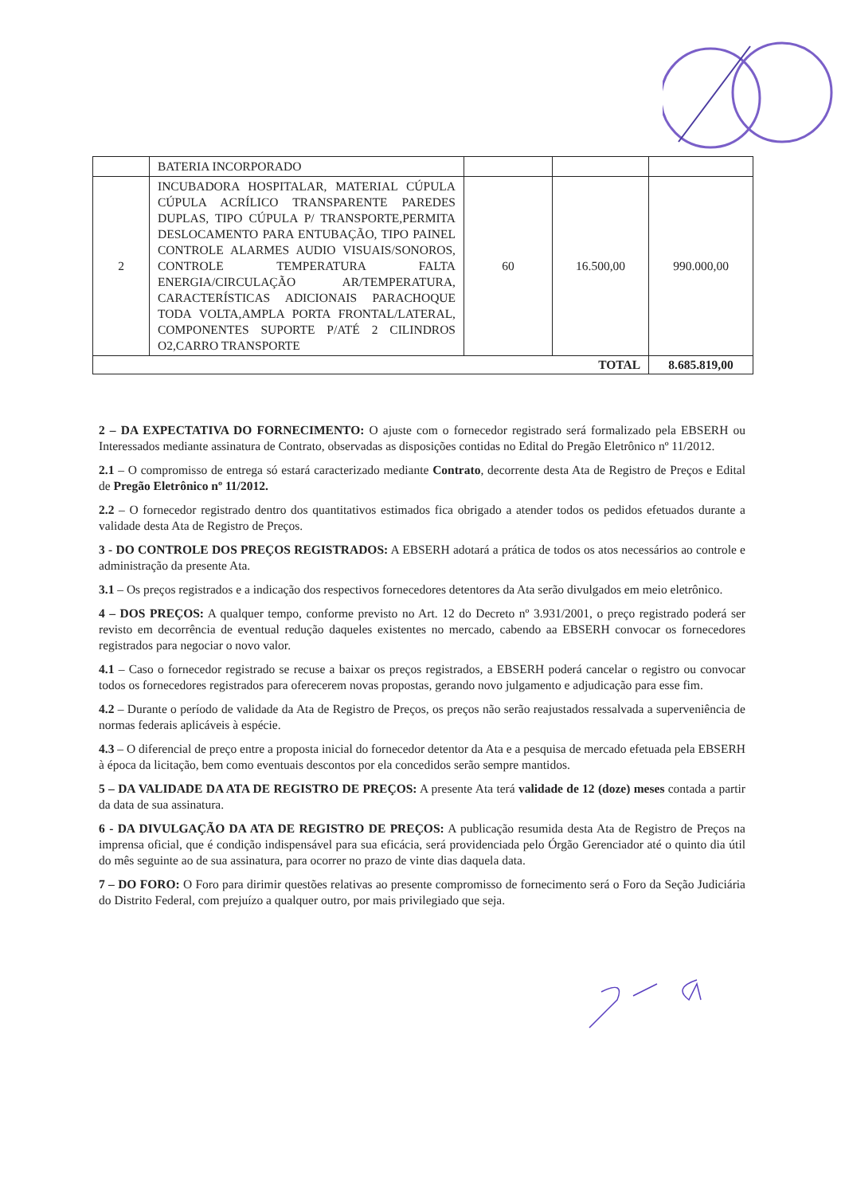| | BATERIA INCORPORADO | | | |
| 2 | INCUBADORA HOSPITALAR, MATERIAL CÚPULA CÚPULA ACRÍLICO TRANSPARENTE PAREDES DUPLAS, TIPO CÚPULA P/ TRANSPORTE,PERMITA DESLOCAMENTO PARA ENTUBAÇÃO, TIPO PAINEL CONTROLE ALARMES AUDIO VISUAIS/SONOROS, CONTROLE TEMPERATURA FALTA ENERGIA/CIRCULAÇÃO AR/TEMPERATURA, CARACTERÍSTICAS ADICIONAIS PARACHOQUE TODA VOLTA,AMPLA PORTA FRONTAL/LATERAL, COMPONENTES SUPORTE P/ATÉ 2 CILINDROS O2,CARRO TRANSPORTE | 60 | 16.500,00 | 990.000,00 |
| TOTAL | | | | 8.685.819,00 |
2 – DA EXPECTATIVA DO FORNECIMENTO: O ajuste com o fornecedor registrado será formalizado pela EBSERH ou Interessados mediante assinatura de Contrato, observadas as disposições contidas no Edital do Pregão Eletrônico nº 11/2012.
2.1 – O compromisso de entrega só estará caracterizado mediante Contrato, decorrente desta Ata de Registro de Preços e Edital de Pregão Eletrônico nº 11/2012.
2.2 – O fornecedor registrado dentro dos quantitativos estimados fica obrigado a atender todos os pedidos efetuados durante a validade desta Ata de Registro de Preços.
3 - DO CONTROLE DOS PREÇOS REGISTRADOS: A EBSERH adotará a prática de todos os atos necessários ao controle e administração da presente Ata.
3.1 – Os preços registrados e a indicação dos respectivos fornecedores detentores da Ata serão divulgados em meio eletrônico.
4 – DOS PREÇOS: A qualquer tempo, conforme previsto no Art. 12 do Decreto nº 3.931/2001, o preço registrado poderá ser revisto em decorrência de eventual redução daqueles existentes no mercado, cabendo aa EBSERH convocar os fornecedores registrados para negociar o novo valor.
4.1 – Caso o fornecedor registrado se recuse a baixar os preços registrados, a EBSERH poderá cancelar o registro ou convocar todos os fornecedores registrados para oferecerem novas propostas, gerando novo julgamento e adjudicação para esse fim.
4.2 – Durante o período de validade da Ata de Registro de Preços, os preços não serão reajustados ressalvada a superveniência de normas federais aplicáveis à espécie.
4.3 – O diferencial de preço entre a proposta inicial do fornecedor detentor da Ata e a pesquisa de mercado efetuada pela EBSERH à época da licitação, bem como eventuais descontos por ela concedidos serão sempre mantidos.
5 – DA VALIDADE DA ATA DE REGISTRO DE PREÇOS: A presente Ata terá validade de 12 (doze) meses contada a partir da data de sua assinatura.
6 - DA DIVULGAÇÃO DA ATA DE REGISTRO DE PREÇOS: A publicação resumida desta Ata de Registro de Preços na imprensa oficial, que é condição indispensável para sua eficácia, será providenciada pelo Órgão Gerenciador até o quinto dia útil do mês seguinte ao de sua assinatura, para ocorrer no prazo de vinte dias daquela data.
7 – DO FORO: O Foro para dirimir questões relativas ao presente compromisso de fornecimento será o Foro da Seção Judiciária do Distrito Federal, com prejuízo a qualquer outro, por mais privilegiado que seja.